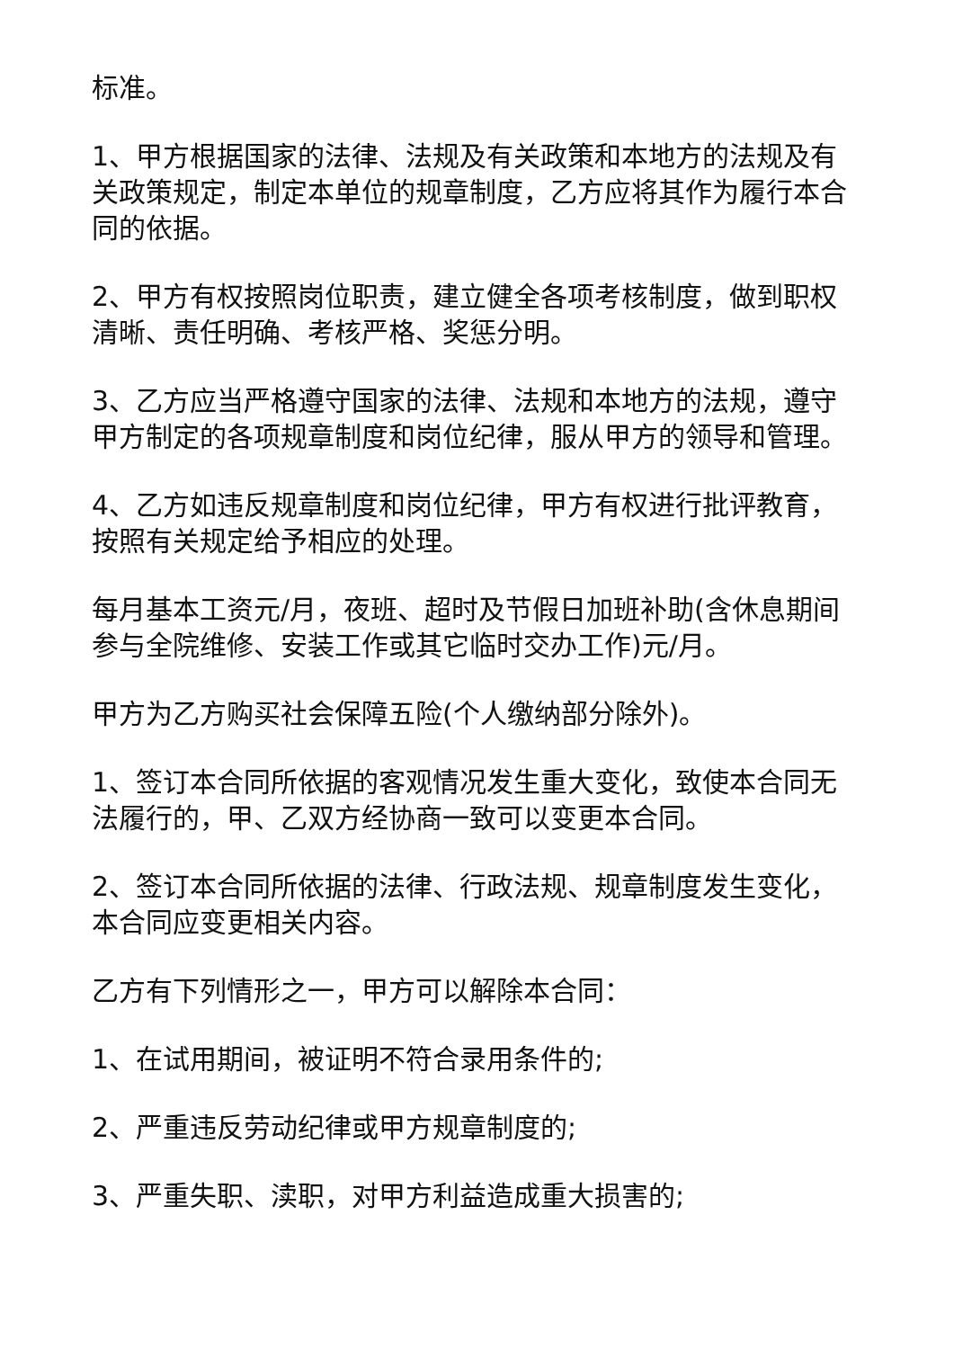标准。
1、甲方根据国家的法律、法规及有关政策和本地方的法规及有关政策规定，制定本单位的规章制度，乙方应将其作为履行本合同的依据。
2、甲方有权按照岗位职责，建立健全各项考核制度，做到职权清晰、责任明确、考核严格、奖惩分明。
3、乙方应当严格遵守国家的法律、法规和本地方的法规，遵守甲方制定的各项规章制度和岗位纪律，服从甲方的领导和管理。
4、乙方如违反规章制度和岗位纪律，甲方有权进行批评教育，按照有关规定给予相应的处理。
每月基本工资元/月，夜班、超时及节假日加班补助(含休息期间参与全院维修、安装工作或其它临时交办工作)元/月。
甲方为乙方购买社会保障五险(个人缴纳部分除外)。
1、签订本合同所依据的客观情况发生重大变化，致使本合同无法履行的，甲、乙双方经协商一致可以变更本合同。
2、签订本合同所依据的法律、行政法规、规章制度发生变化，本合同应变更相关内容。
乙方有下列情形之一，甲方可以解除本合同：
1、在试用期间，被证明不符合录用条件的;
2、严重违反劳动纪律或甲方规章制度的;
3、严重失职、渎职，对甲方利益造成重大损害的;